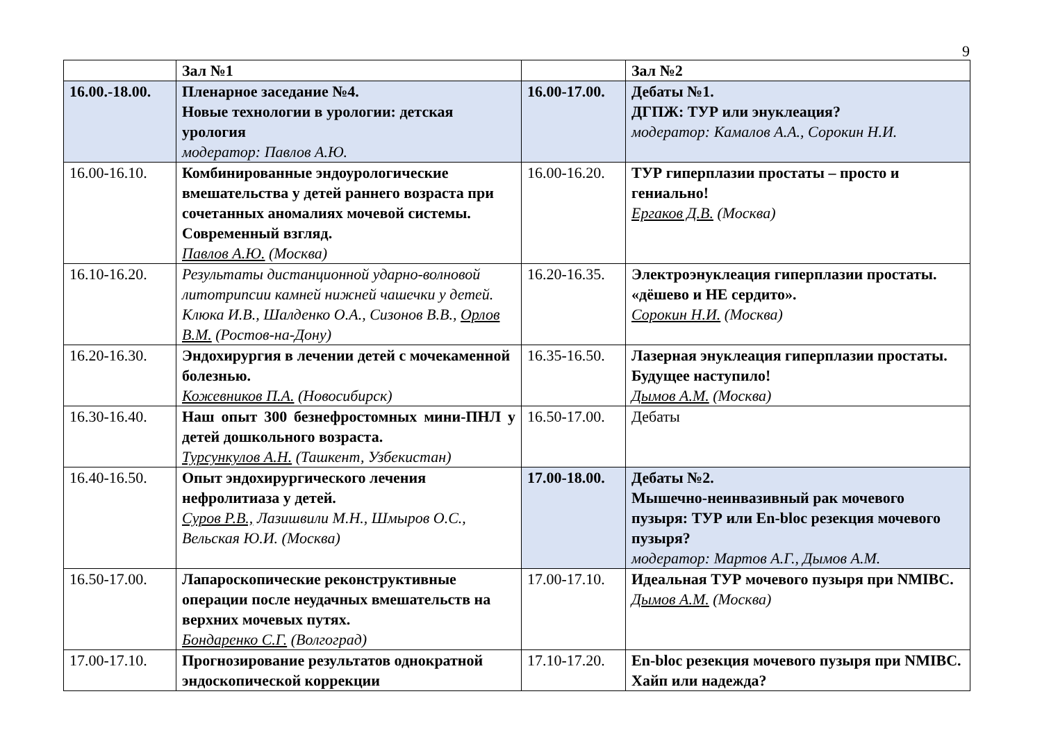9
| | Зал №1 | | Зал №2 |
| 16.00.-18.00. | Пленарное заседание №4. Новые технологии в урологии: детская урология модератор: Павлов А.Ю. | 16.00-17.00. | Дебаты №1. ДГПЖ: ТУР или энуклеация? модератор: Камалов А.А., Сорокин Н.И. |
| 16.00-16.10. | Комбинированные эндоурологические вмешательства у детей раннего возраста при сочетанных аномалиях мочевой системы. Современный взгляд. Павлов А.Ю. (Москва) | 16.00-16.20. | ТУР гиперплазии простаты – просто и гениально! Ергаков Д.В. (Москва) |
| 16.10-16.20. | Результаты дистанционной ударно-волновой литотрипсии камней нижней чашечки у детей. Клюка И.В., Шалденко О.А., Сизонов В.В., Орлов В.М. (Ростов-на-Дону) | 16.20-16.35. | Электроэнуклеация гиперплазии простаты. «дёшево и НЕ сердито». Сорокин Н.И. (Москва) |
| 16.20-16.30. | Эндохирургия в лечении детей с мочекаменной болезнью. Кожевников П.А. (Новосибирск) | 16.35-16.50. | Лазерная энуклеация гиперплазии простаты. Будущее наступило! Дымов А.М. (Москва) |
| 16.30-16.40. | Наш опыт 300 безнефростомных мини-ПНЛ у детей дошкольного возраста. Турсункулов А.Н. (Ташкент, Узбекистан) | 16.50-17.00. | Дебаты |
| 16.40-16.50. | Опыт эндохирургического лечения нефролитиаза у детей. Суров Р.В., Лазишвили М.Н., Шмыров О.С., Вельская Ю.И. (Москва) | 17.00-18.00. | Дебаты №2. Мышечно-неинвазивный рак мочевого пузыря: ТУР или En-bloc резекция мочевого пузыря? модератор: Мартов А.Г., Дымов А.М. |
| 16.50-17.00. | Лапароскопические реконструктивные операции после неудачных вмешательств на верхних мочевых путях. Бондаренко С.Г. (Волгоград) | 17.00-17.10. | Идеальная ТУР мочевого пузыря при NMIBC. Дымов А.М. (Москва) |
| 17.00-17.10. | Прогнозирование результатов однократной эндоскопической коррекции | 17.10-17.20. | En-bloc резекция мочевого пузыря при NMIBC. Хайп или надежда? |